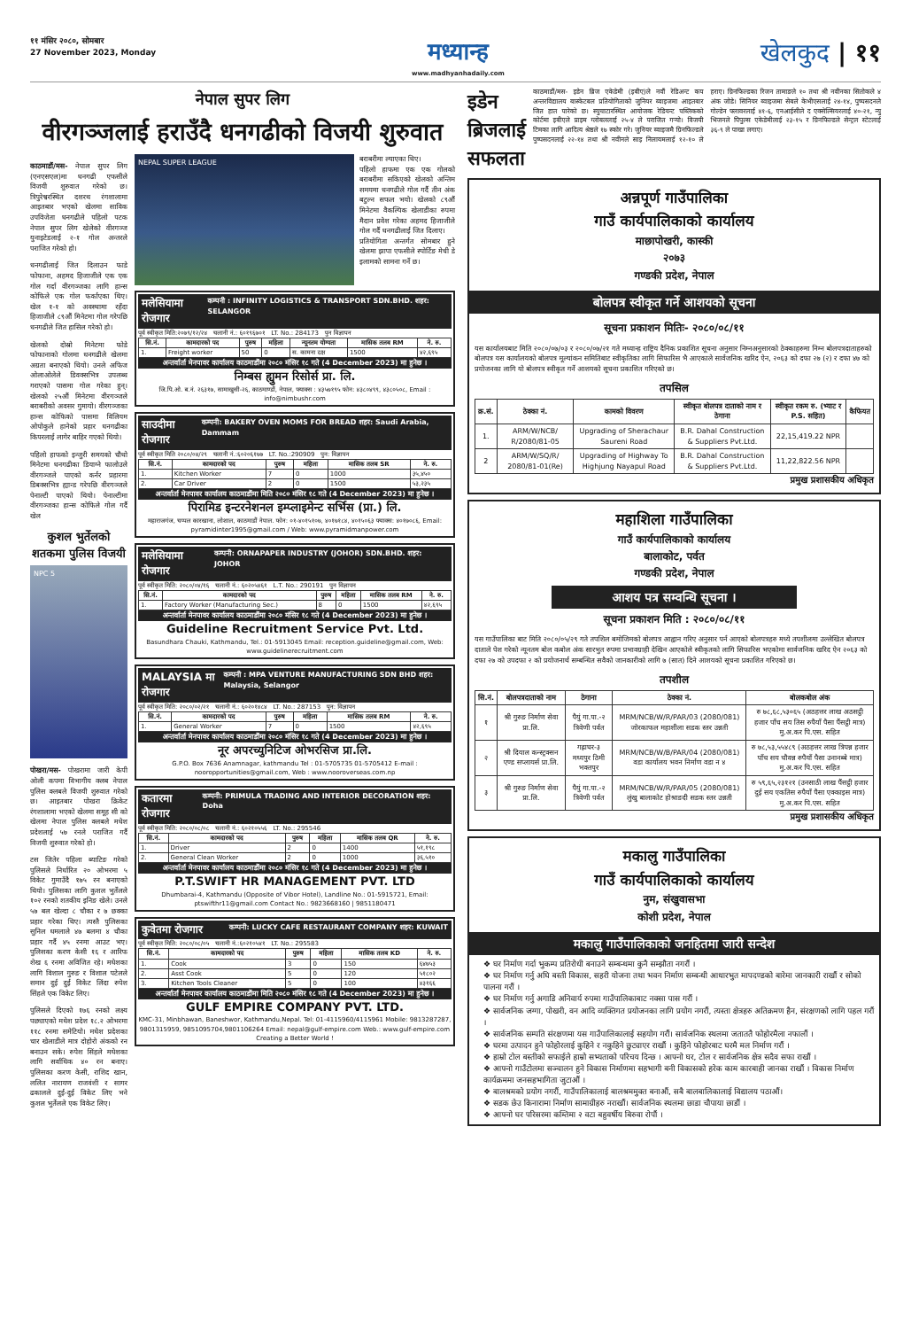११ मंसिर २०८०, सोमबार
27 November 2023, Monday
मध्यान्ह
www.madhyanhadaily.com
खेलकुद | ११
नेपाल सुपर लिग
वीरगञ्जलाई हराउँदै धनगढीको विजयी शुरुवात
काठमाडौं/मस- नेपाल सुपर लिग (एनएसएल)मा धनगढी एफसीले विजयी शुरुवात गरेको छ। त्रिपुरेश्वरस्थित दशरथ रंगशालामा आइतबार भएको खेलमा साविक उपविजेता धनगढीले पहिलो पटक नेपाल सुपर लिग खेलेको वीरगञ्ज युनाइटेडलाई २-१ गोल अन्तरले पराजित गरेको हो।
धनगढीलाई जित दिलाउन फाडे फोफाना, अहमद हिजाजीले एक एक गोल गर्दा वीरगञ्जका लागि हान्स कोफिले एक गोल फर्काएका थिए। खेल १-१ को अवस्थामा रहँदा हिजाजीले ८९औं मिनेटमा गोल गरेपछि धनगढीले जित हासिल गरेको हो।
खेलको दोस्रो मिनेटमा फोडे फोफानाको गोलमा धनगढीले खेलमा अग्रता बनाएको थियो। उनले अफिज ओलाओलेले डिवक्सभित्र उपलब्ध गराएको पासमा गोल गरेका हुन्। खेलको २५औं मिनेटमा वीरगञ्जले बराबरीको अवसर गुमायो। वीरगञ्जका हान्स कोफिको पासमा विलियम ओपोकुले हानेको प्रहार धनगढीका किपरलाई लागेर बाहिर गएको थियो।
पहिलो हाफको इन्जुरी समयको चौथो मिनेटमा धनगढीका डियाग्ने फालोउले वीरगञ्जले पाएको कर्नर प्रहारमा डिबक्सभित्र ह्यान्ड गरेपछि वीरगञ्जले पेनाल्टी पाएको थियो। पेनाल्टीमा वीरगञ्जका हान्स कोफिले गोल गर्दै खेल
कुशल भुर्तेलको शतकमा पुलिस विजयी
NPC 5
पोखरा/मस- पोखरामा जारी केपी ओली कपमा विभागीय क्लब नेपाल पुलिस क्लबले विजयी शुरुवात गरेको छ। आइतबार पोखरा क्रिकेट रंगशालामा भएको खेलमा समूह सी को खेलमा नेपाल पुलिस क्लबले मधेश प्रदेशलाई ५७ रनले पराजित गर्दै विजयी शुरुवात गरेको हो।
टस जितेर पहिला ब्याटिङ गरेको पुलिसले निर्धारित २० ओभरमा ५ विकेट गुमाउँदै १७५ रन बनाएको थियो। पुलिसका लागि कुशल भुर्तेलले १०२ रनको शतकीय इनिङ खेले। उनले ५७ बल खेल्दा ८ चौका र ७ छक्का प्रहार गरेका थिए। त्यस्तै पुलिसका सुनिल धमलाले ४७ बलमा ४ चौका प्रहार गर्दै ४५ रनमा आउट भए। पुलिसका करण केसी १६ र आरिफ शेख ६ रनमा अविजित रहे। मधेशका लागि विशाल गुरुङ र विशाल पटेलले समान दुई दुई विकेट लिंदा रुपेश सिंहले एक विकेट लिए।
पुलिसले दिएको १७६ रनको लक्ष्य पछ्याएको मधेश प्रदेश १८.२ ओभरमा ११८ रनमा समेटियो। मधेश प्रदेशका चार खेलाडीले मात्र दोहोरो अंकको रन बनाउन सके। रुपेश सिंहले मधेशका लागि सर्वाधिक ४० रन बनाए। पुलिसका करण केसी, राशिद खान, ललित नारायण राजवंशी र सागर ढकालले दुई-दुई विकेट लिए भने कुशल भुर्तेलले एक विकेट लिए।
NEPAL SUPER LEAGUE
बराबरीमा ल्याएका थिए।
पहिलो हाफमा एक एक गोलको बराबरीमा सकिएको खेलको अन्तिम समयमा धनगढीले गोल गर्दै तीन अंक बटुल्न सफल भयो। खेलको ८९औं मिनेटमा वैकल्पिक खेलाडीका रुपमा मैदान प्रवेश गरेका अहमद हिजाजीले गोल गर्दै धनगढीलाई जित दिलाए।
प्रतियोगिता अन्तर्गत सोमबार हुने खेलमा झापा एफसीले स्पोर्टिङ मेची डे इलामको सामना गर्ने छ।
मलेसियामा रोजगार कम्पनी : INFINITY LOGISTICS & TRANSPORT SDN.BHD. शहर: SELANGOR
पूर्व स्वीकृत मिति:२०७९/१२/२४ चलानी नं.: ६०१९६७०१ LT. No.: 284173 पुन विज्ञापन
| सि.नं. | कामदारको पद | पुरुष | महिला | न्यूनतम योग्यता | मासिक तलब RM | ने. रु. |
| --- | --- | --- | --- | --- | --- | --- |
| 1. | Freight worker | 50 | 0 | स. कामना दक्ष | 1500 | ४२,६९५ |
अन्तर्वार्ता मेनपावर कार्यालय काठमाडौंमा २०८० मंसिर १८ गते (4 December 2023) मा हुनेछ ।
निम्बस ह्युमन रिसोर्स प्रा. लि.
जि.पि.ओ. ब.नं. २६३१७, सामाखुसी-२६, काठमाण्डौं, नेपाल, फ्याक्स : ४३५७१९५ फोन: ४३८०४९९, ४३८०५०८, Email : info@nimbushr.com
साउदीमा रोजगार कम्पनी: BAKERY OVEN MOMS FOR BREAD शहर: Saudi Arabia, Dammam
पूर्व स्वीकृत मिति २०८०/०४/२९ चलानी नं.:६०२०६१७७ LT. No.:290909 पुन: विज्ञापन
| सि.नं. | कामदारको पद | पुरुष | महिला | मासिक तलब SR | ने. रु. |
| --- | --- | --- | --- | --- | --- |
| 1. | Kitchen Worker | 7 | 0 | 1000 | ३५,४५० |
| 2. | Car Driver | 2 | 0 | 1500 | ५३,२३५ |
अन्तर्वार्ता मेनपावर कार्यालय काठमाडौंमा मिति २०८० मंसिर १८ गते (4 December 2023) मा हुनेछ ।
पिरामिड इन्टरनेशनल इम्प्लाइमेन्ट सर्भिस (प्रा.) लि.
महाराजगंज, चप्पल कारखाना, लोशाल, काठमाडौं नेपाल. फोन: ०१-४०१५१०७, ४०१७१८४, ४०१५०६३ फ्याक्स: ४०१७०८६, Email: pyramidinter1995@gmail.com / Web: www.pyramidmanpower.com
मलेसियामा रोजगार कम्पनी: ORNAPAPER INDUSTRY (JOHOR) SDN.BHD. शहर: JOHOR
पूर्व स्वीकृत मिति: २०८०/०४/१६ चलानी नं.: ६०२०५४६१ L.T. No.: 290191 पुन विज्ञापन
| सि.नं. | कामदारको पद | पुरुष | महिला | मासिक तलब RM | ने. रु. |
| --- | --- | --- | --- | --- | --- |
| 1. | Factory Worker (Manufacturing Sec.) | 8 | 0 | 1500 | ४२,६९५ |
अन्तर्वार्ता मेनपावर कार्यालय काठमाडौंमा २०८० मंसिर १८ गते (4 December 2023) मा हुनेछ ।
Guideline Recruitment Service Pvt. Ltd.
Basundhara Chauki, Kathmandu, Tel.: 01-5913045 Email: reception.guideline@gmail.com, Web: www.guidelinerecruitment.com
MALAYSIA मा रोजगार कम्पनी : MPA VENTURE MANUFACTURING SDN BHD शहर: Malaysia, Selangor
पूर्व स्वीकृत मिति: २०८०/०२/२१ चलानी नं.: ६०२०१४८४ LT. No.: 287153 पुन: विज्ञापन
| सि.नं. | कामदारको पद | पुरुष | महिला | मासिक तलब RM | ने. रु. |
| --- | --- | --- | --- | --- | --- |
| 1. | General Worker | 7 | 0 | 1500 | ४२,६९५ |
अन्तर्वार्ता मेनपावर कार्यालय काठमाडौंमा २०८० मंसिर १८ गते (4 December 2023) मा हुनेछ ।
नूर अपरच्युनिटिज ओभरसिज प्रा.लि.
G.P.O. Box 7636 Anamnagar, kathmandu Tel : 01-5705735 01-5705412 E-mail : nooropportunities@gmail.com, Web : www.nooroverseas.com.np
कतारमा रोजगार कम्पनी: PRIMULA TRADING AND INTERIOR DECORATION शहर: Doha
पूर्व स्वीकृत मिति: २०८०/०८/०८ चलानी नं.: ६०२१०५५६ LT. No.: 295546
| सि.नं. | कामदारको पद | पुरुष | महिला | मासिक तलब QR | ने. रु. |
| --- | --- | --- | --- | --- | --- |
| 1. | Driver | 2 | 0 | 1400 | ५१,१९८ |
| 2. | General Clean Worker | 2 | 0 | 1000 | ३६,५१० |
अन्तर्वार्ता मेनपावर कार्यालय काठमाडौंमा २०८० मंसिर १८ गते (4 December 2023) मा हुनेछ ।
P.T.SWIFT HR MANAGEMENT PVT. LTD
Dhumbarai-4, Kathmandu (Opposite of Vibor Hotel), Landline No.: 01-5915721, Email: ptswifthr11@gmail.com Contact No.: 9823668160 | 9851180471
कुवेतमा रोजगार कम्पनी: LUCKY CAFE RESTAURANT COMPANY शहर: KUWAIT
पूर्व स्वीकृत मिति: २०८०/०८/०५ चलानी नं.:६०२१०५४१ LT. No.: 295583
| सि.नं. | कामदारको पद | पुरुष | महिला | मासिक तलब KD | ने. रु. |
| --- | --- | --- | --- | --- | --- |
| 1. | Cook | 3 | 0 | 150 | ६४७५३ |
| 2. | Asst Cook | 5 | 0 | 120 | ५१८०२ |
| 3. | Kitchen Tools Cleaner | 5 | 0 | 100 | ४३१६६ |
अन्तर्वार्ता मेनपावर कार्यालय काठमाडौंमा मिति २०८० मंसिर १८ गते (4 December 2023) मा हुनेछ ।
GULF EMPIRE COMPANY PVT. LTD.
KMC-31, Minbhawan, Baneshwor, Kathmandu,Nepal. Tel: 01-4115960/4115961 Mobile: 9813287287, 9801315959, 9851095704,9801106264 Email: nepal@gulf-empire.com Web.: www.gulf-empire.com Creating a Better World !
इडेन ब्रिजलाई सफलता
काठमाडौं/मस- इडेन ब्रिज एकेडेमी (इबीए)ले नवौं रेडिअन्ट कप अन्तरविद्यालय बास्केटबल प्रतियोगिताको जुनियर ब्वाइजमा आइतबार जित हात पारेको छ। स्युचाटारस्थित आयोजक रेडियन्ट पब्लिकको कोर्टमा इबीएले प्राइम ग्लोबललाई २५-४ ले पराजित गऱ्यो। विजयी टिमका लागि आदित्य श्रेष्ठले १७ स्कोर गरे। जुनियर ब्वाइजमै ग्रिनफिल्डले पुष्पसदनलाई २२-१४ तथा श्री नवीनले साइ निलायमलाई १२-१० ले हराए। ग्रिनफिल्डका रिजन तामाङले १० तथा श्री नवीनका सितोकले ४ अंक जोडे। सिनियर ब्वाइजमा सेबले केभीएसलाई २४-१४, पुष्पसदनले गोल्डेन फ्लावरलाई ४१-६, एनआईसीले द एक्सेल्सियरलाई ४०-२१, न्यु भिजनले पिपुल्स एकेडेमीलाई २३-१५ र ग्रिनफिल्डले सेन्ट्रल स्टेटलाई ३६-९ ले पाखा लगाए।
अन्नपूर्ण गाउँपालिका
गाउँ कार्यपालिकाको कार्यालय
माछापोखरी, कास्की
२०७३
गण्डकी प्रदेश, नेपाल
बोलपत्र स्वीकृत गर्ने आशयको सूचना
सूचना प्रकाशन मितिः- २०८०/०८/११
यस कार्यालयबाट मिति २०८०/०७/०३ र २०८०/०७/२१ गते मध्यान्ह राष्ट्रिय दैनिक प्रकाशित सूचना अनुसार निम्नअनुसारको ठेक्काहरुमा निम्न बोलपत्रदाताहरुको बोलपत्र यस कार्यालयको बोलपत्र मूल्यांकन समितिबाट स्वीकृतिका लागि सिफारिस भै आएकाले सार्वजनिक खरिद ऐन, २०६३ को दफा २७ (२) र दफा ४७ को प्रयोजनका लागि यो बोलपत्र स्वीकृत गर्ने आशयको सूचना प्रकाशित गरिएको छ।
तपसिल
| क्र.सं. | ठेक्का नं. | कामको विवरण | स्वीकृत बोलपत्र दाताको नाम र ठेगाना | स्वीकृत रकम रु. (भ्याट र P.S. सहित) | कैफियत |
| --- | --- | --- | --- | --- | --- |
| 1. | ARM/W/NCB/ R/2080/81-05 | Upgrading of Sherachaur Saureni Road | B.R. Dahal Construction & Suppliers Pvt.Ltd. | 22,15,419.22 NPR | |
| 2 | ARM/W/SQ/R/ 2080/81-01(Re) | Upgrading of Highway To Highjung Nayapul Road | B.R. Dahal Construction & Suppliers Pvt.Ltd. | 11,22,822.56 NPR | |
प्रमुख प्रशासकीय अधिकृत
महाशिला गाउँपालिका
गाउँ कार्यपालिकाको कार्यालय
बालाकोट, पर्वत
गण्डकी प्रदेश, नेपाल
आशय पत्र सम्वन्धि सूचना ।
सूचना प्रकाशन मिति : २०८०/०८/११
यस गाउँपालिका बाट मिति २०८०/०५/२९ गते तपशिल बमोजिमको बोलपत्र आह्वान गरिए अनुसार पर्न आएको बोलपत्रहरु मध्ये तपशीलमा उल्लेखित बोलपत्र दाताले पेश गरेको न्यूनतम बोल कबोल अंक सारभुत रुपमा प्रभावग्राही देखिन आएकोले स्वीकृतको लागि सिफारिस भएकोमा सार्वजनिक खरिद ऐन २०६३ को दफा २७ को उपदफा २ को प्रयोजनार्थ सम्बन्धित सवैको जानकारीको लागि ७ (सात) दिने आशयको सूचना प्रकाशित गरिएको छ।
तपशील
| सि.नं. | बोलपत्रदाताको नाम | ठेगाना | ठेक्का नं. | बोलकबोल अंक |
| --- | --- | --- | --- | --- |
| १ | श्री गुरुङ निर्माण सेवा प्रा.लि. | पैयुं गा.पा.-२ त्रिवेणी पर्वत | MRM/NCB/W/R/PAR/03 (2080/081) जोरकाफल महाशीला सडक स्तर उन्नती | रु ७८,६८,५३०६५ (अठहत्तर लाख अठसट्ठी हजार पाँच सय तिस रुपैयाँ पैसा पैंसट्ठी मात्र) मु.अ.कर पि.एस. सहित |
| २ | श्री दियाल कन्स्ट्रक्सन एण्ड सप्लायर्स प्रा.लि. | गह्राघर-३ मध्यपुर ठिमी भक्तपुर | MRM/NCB/W/B/PAR/04 (2080/081) वडा कार्यालय भवन निर्माण वडा न ४ | रु ७८,५३,५५४८९ (अठहत्तर लाख त्रिपन्न हजार पाँच सय चौवन्न रुपैयाँ पैसा उनानब्बे मात्र) मु.अ.कर पि.एस. सहित |
| ३ | श्री गुरुङ निर्माण सेवा प्रा.लि. | पैयुं गा.पा.-२ त्रिवेणी पर्वत | MRM/NCB/W/R/PAR/05 (2080/081) लुंखु बालाकोट होश्राङदी सडक स्तर उन्नती | रु ५९,६५,२३१२१ (उनसाठी लाख पैंसट्ठी हजार दुई सय एकतिस रुपैयाँ पैसा एक्काइस मात्र) मु.अ.कर पि.एस. सहित |
प्रमुख प्रशासकीय अधिकृत
मकालु गाउँपालिका
गाउँ कार्यपालिकाको कार्यालय
नुम, संखुवासभा
कोशी प्रदेश, नेपाल
मकालु गाउँपालिकाको जनहितमा जारी सन्देश
❖ घर निर्माण गर्दा भुकम्प प्रतिरोधी बनाउने सम्बन्धमा कुनै सम्झौता नगरौं ।
❖ घर निर्माण गर्नु अघि बस्ती विकास, सहरी योजना तथा भवन निर्माण सम्बन्धी आधारभुत मापदण्डको बारेमा जानकारी राखौं र सोको पालना गरौं ।
❖ घर निर्माण गर्नु अगाडि अनिवार्य रुपमा गाउँपालिकाबाट नक्सा पास गरौं ।
❖ सार्वजनिक जग्गा, पोखरी, वन आदि व्यक्तिगत प्रयोजनका लागि प्रयोग नगरौं, त्यस्ता क्षेत्रहरु अतिक्रमण हैन, संरक्षणको लागि पहल गरौं ।
❖ सार्वजनिक सम्पति संरक्षणमा यस गाउँपालिकालाई सहयोग गरौं। सार्वजनिक स्थलमा जताततै फोहोरमैला नफालौं ।
❖ घरमा उत्पादन हुने फोहोरलाई कुहिने र नकुहिने छुट्याएर राखौं । कुहिने फोहोरबाट घरमै मल निर्माण गरौं ।
❖ हाम्रो टोल बस्तीको सफाईले हाम्रो सभ्यताको परिचय दिन्छ । आफ्नो घर, टोल र सार्वजनिक क्षेत्र सदैव सफा राखौं ।
❖ आफ्नो गाउँटोलमा सञ्चालन हुने विकास निर्माणमा सहभागी बनी विकासको हरेक काम कारबाही जानका राखौं । विकास निर्माण कार्यक्रममा जनसहभागिता जुटाऔं ।
❖ बालश्रमको प्रयोग नगरौं, गाउँपालिकालाई बालश्रममुक्त बनाऔं, सबै बालबालिकालाई विद्यालय पठाऔं।
❖ सडक छेउ किनारामा निर्माण सामाग्रीहरु नराखौं। सार्वजनिक स्थलमा छाडा चौपाया छाडौं ।
❖ आफ्नो घर परिसरमा कम्तिमा २ वटा बहुवर्षीय बिरुवा रोपौं ।